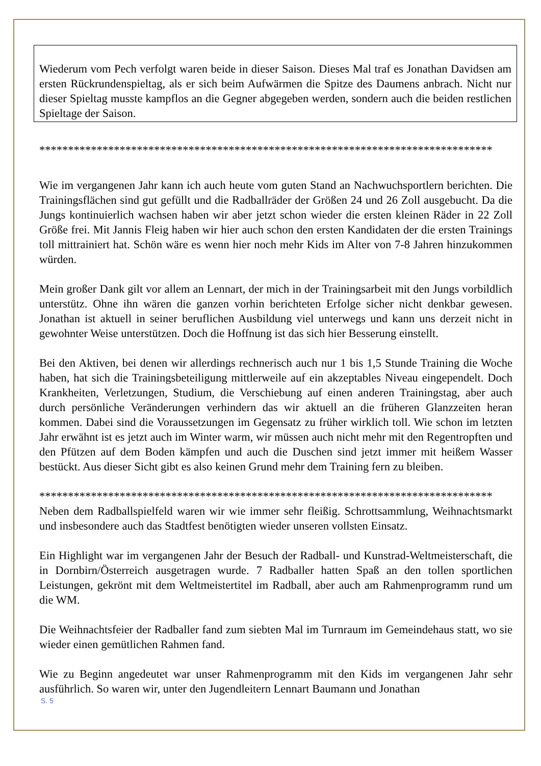Wiederum vom Pech verfolgt waren beide in dieser Saison. Dieses Mal traf es Jonathan Davidsen am ersten Rückrundenspieltag, als er sich beim Aufwärmen die Spitze des Daumens anbrach. Nicht nur dieser Spieltag musste kampflos an die Gegner abgegeben werden, sondern auch die beiden restlichen Spieltage der Saison.
*******************************************************************************
Wie im vergangenen Jahr kann ich auch heute vom guten Stand an Nachwuchsportlern berichten. Die Trainingsflächen sind gut gefüllt und die Radballräder der Größen 24 und 26 Zoll ausgebucht. Da die Jungs kontinuierlich wachsen haben wir aber jetzt schon wieder die ersten kleinen Räder in 22 Zoll Größe frei. Mit Jannis Fleig haben wir hier auch schon den ersten Kandidaten der die ersten Trainings toll mittrainiert hat. Schön wäre es wenn hier noch mehr Kids im Alter von 7-8 Jahren hinzukommen würden.
Mein großer Dank gilt vor allem an Lennart, der mich in der Trainingsarbeit mit den Jungs vorbildlich unterstütz. Ohne ihn wären die ganzen vorhin berichteten Erfolge sicher nicht denkbar gewesen. Jonathan ist aktuell in seiner beruflichen Ausbildung viel unterwegs und kann uns derzeit nicht in gewohnter Weise unterstützen. Doch die Hoffnung ist das sich hier Besserung einstellt.
Bei den Aktiven, bei denen wir allerdings rechnerisch auch nur 1 bis 1,5 Stunde Training die Woche haben, hat sich die Trainingsbeteiligung mittlerweile auf ein akzeptables Niveau eingependelt. Doch Krankheiten, Verletzungen, Studium, die Verschiebung auf einen anderen Trainingstag, aber auch durch persönliche Veränderungen verhindern das wir aktuell an die früheren Glanzzeiten heran kommen. Dabei sind die Voraussetzungen im Gegensatz zu früher wirklich toll. Wie schon im letzten Jahr erwähnt ist es jetzt auch im Winter warm, wir müssen auch nicht mehr mit den Regentropften und den Pfützen auf dem Boden kämpfen und auch die Duschen sind jetzt immer mit heißem Wasser bestückt. Aus dieser Sicht gibt es also keinen Grund mehr dem Training fern zu bleiben.
*******************************************************************************
Neben dem Radballspielfeld waren wir wie immer sehr fleißig. Schrottsammlung, Weihnachtsmarkt und insbesondere auch das Stadtfest benötigten wieder unseren vollsten Einsatz.
Ein Highlight war im vergangenen Jahr der Besuch der Radball- und Kunstrad-Weltmeisterschaft, die in Dornbirn/Österreich ausgetragen wurde. 7 Radballer hatten Spaß an den tollen sportlichen Leistungen, gekrönt mit dem Weltmeistertitel im Radball, aber auch am Rahmenprogramm rund um die WM.
Die Weihnachtsfeier der Radballer fand zum siebten Mal im Turnraum im Gemeindehaus statt, wo sie wieder einen gemütlichen Rahmen fand.
Wie zu Beginn angedeutet war unser Rahmenprogramm mit den Kids im vergangenen Jahr sehr ausführlich. So waren wir, unter den Jugendleitern Lennart Baumann und Jonathan
S. 5